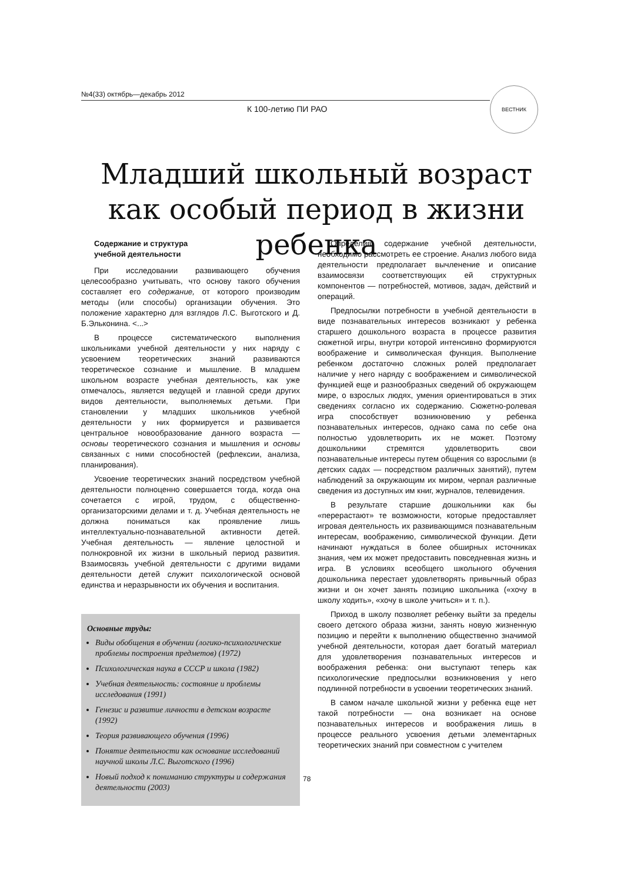№4(33) октябрь—декабрь 2012
К 100-летию ПИ РАО
ВЕСТНИК
Младший школьный возраст
как особый период в жизни ребенка
Содержание и структура
учебной деятельности
При исследовании развивающего обучения целесообразно учитывать, что основу такого обучения составляет его содержание, от которого производим методы (или способы) организации обучения. Это положение характерно для взглядов Л.С. Выготского и Д. Б.Эльконина. <...>
В процессе систематического выполнения школьниками учебной деятельности у них наряду с усвоением теоретических знаний развиваются теоретическое сознание и мышление. В младшем школьном возрасте учебная деятельность, как уже отмечалось, является ведущей и главной среди других видов деятельности, выполняемых детьми. При становлении у младших школьников учебной деятельности у них формируется и развивается центральное новообразование данного возраста — основы теоретического сознания и мышления и основы связанных с ними способностей (рефлексии, анализа, планирования).
Усвоение теоретических знаний посредством учебной деятельности полноценно совершается тогда, когда она сочетается с игрой, трудом, с общественно-организаторскими делами и т. д. Учебная деятельность не должна пониматься как проявление лишь интеллектуально-познавательной активности детей. Учебная деятельность — явление целостной и полнокровной их жизни в школьный период развития. Взаимосвязь учебной деятельности с другими видами деятельности детей служит психологической основой единства и неразрывности их обучения и воспитания.
Основные труды:
Виды обобщения в обучении (логико-психологические проблемы построения предметов) (1972)
Психологическая наука в СССР и школа (1982)
Учебная деятельность: состояние и проблемы исследования (1991)
Генезис и развитие личности в детском возрасте (1992)
Теория развивающего обучения (1996)
Понятие деятельности как основание исследований научной школы Л.С. Выготского (1996)
Новый подход к пониманию структуры и содержания деятельности (2003)
Определив содержание учебной деятельности, необходимо рассмотреть ее строение. Анализ любого вида деятельности предполагает вычленение и описание взаимосвязи соответствующих ей структурных компонентов — потребностей, мотивов, задач, действий и операций.
Предпосылки потребности в учебной деятельности в виде познавательных интересов возникают у ребенка старшего дошкольного возраста в процессе развития сюжетной игры, внутри которой интенсивно формируются воображение и символическая функция. Выполнение ребенком достаточно сложных ролей предполагает наличие у него наряду с воображением и символической функцией еще и разнообразных сведений об окружающем мире, о взрослых людях, умения ориентироваться в этих сведениях согласно их содержанию. Сюжетно-ролевая игра способствует возникновению у ребенка познавательных интересов, однако сама по себе она полностью удовлетворить их не может. Поэтому дошкольники стремятся удовлетворить свои познавательные интересы путем общения со взрослыми (в детских садах — посредством различных занятий), путем наблюдений за окружающим их миром, черпая различные сведения из доступных им книг, журналов, телевидения.
В результате старшие дошкольники как бы «перерастают» те возможности, которые предоставляет игровая деятельность их развивающимся познавательным интересам, воображению, символической функции. Дети начинают нуждаться в более обширных источниках знания, чем их может предоставить повседневная жизнь и игра. В условиях всеобщего школьного обучения дошкольника перестает удовлетворять привычный образ жизни и он хочет занять позицию школьника («хочу в школу ходить», «хочу в школе учиться» и т. п.).
Приход в школу позволяет ребенку выйти за пределы своего детского образа жизни, занять новую жизненную позицию и перейти к выполнению общественно значимой учебной деятельности, которая дает богатый материал для удовлетворения познавательных интересов и воображения ребенка: они выступают теперь как психологические предпосылки возникновения у него подлинной потребности в усвоении теоретических знаний.
В самом начале школьной жизни у ребенка еще нет такой потребности — она возникает на основе познавательных интересов и воображения лишь в процессе реального усвоения детьми элементарных теоретических знаний при совместном с учителем
78